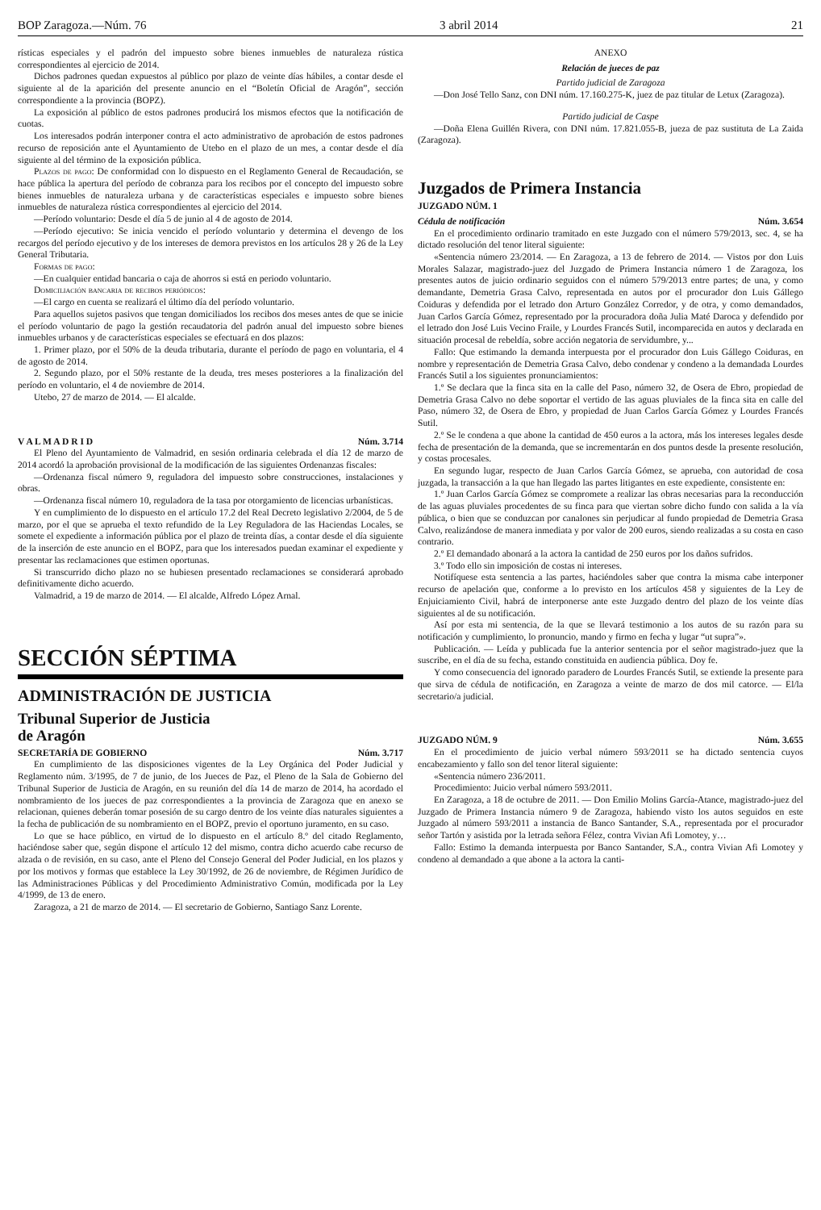BOP Zaragoza.—Núm. 76 3 abril 2014 21
rísticas especiales y el padrón del impuesto sobre bienes inmuebles de naturaleza rústica correspondientes al ejercicio de 2014.
Dichos padrones quedan expuestos al público por plazo de veinte días hábiles, a contar desde el siguiente al de la aparición del presente anuncio en el “Boletín Oficial de Aragón”, sección correspondiente a la provincia (BOPZ).
La exposición al público de estos padrones producirá los mismos efectos que la notificación de cuotas.
Los interesados podrán interponer contra el acto administrativo de aprobación de estos padrones recurso de reposición ante el Ayuntamiento de Utebo en el plazo de un mes, a contar desde el día siguiente al del término de la exposición pública.
Plazos de pago: De conformidad con lo dispuesto en el Reglamento General de Recaudación, se hace pública la apertura del período de cobranza para los recibos por el concepto del impuesto sobre bienes inmuebles de naturaleza urbana y de características especiales e impuesto sobre bienes inmuebles de naturaleza rústica correspondientes al ejercicio del 2014.
—Período voluntario: Desde el día 5 de junio al 4 de agosto de 2014.
—Período ejecutivo: Se inicia vencido el período voluntario y determina el devengo de los recargos del período ejecutivo y de los intereses de demora previstos en los artículos 28 y 26 de la Ley General Tributaria.
Formas de pago:
—En cualquier entidad bancaria o caja de ahorros si está en periodo voluntario.
Domiciliación bancaria de recibos periódicos:
—El cargo en cuenta se realizará el último día del período voluntario.
Para aquellos sujetos pasivos que tengan domiciliados los recibos dos meses antes de que se inicie el período voluntario de pago la gestión recaudatoria del padrón anual del impuesto sobre bienes inmuebles urbanos y de características especiales se efectuará en dos plazos:
1. Primer plazo, por el 50% de la deuda tributaria, durante el período de pago en voluntaria, el 4 de agosto de 2014.
2. Segundo plazo, por el 50% restante de la deuda, tres meses posteriores a la finalización del período en voluntario, el 4 de noviembre de 2014.
Utebo, 27 de marzo de 2014. — El alcalde.
V A L M A D R I D Núm. 3.714
El Pleno del Ayuntamiento de Valmadrid, en sesión ordinaria celebrada el día 12 de marzo de 2014 acordó la aprobación provisional de la modificación de las siguientes Ordenanzas fiscales:
—Ordenanza fiscal número 9, reguladora del impuesto sobre construcciones, instalaciones y obras.
—Ordenanza fiscal número 10, reguladora de la tasa por otorgamiento de licencias urbanísticas.
Y en cumplimiento de lo dispuesto en el artículo 17.2 del Real Decreto legislativo 2/2004, de 5 de marzo, por el que se aprueba el texto refundido de la Ley Reguladora de las Haciendas Locales, se somete el expediente a información pública por el plazo de treinta días, a contar desde el día siguiente de la inserción de este anuncio en el BOPZ, para que los interesados puedan examinar el expediente y presentar las reclamaciones que estimen oportunas.
Si transcurrido dicho plazo no se hubiesen presentado reclamaciones se considerará aprobado definitivamente dicho acuerdo.
Valmadrid, a 19 de marzo de 2014. — El alcalde, Alfredo López Arnal.
SECCIÓN SÉPTIMA
ADMINISTRACIÓN DE JUSTICIA
Tribunal Superior de Justicia
de Aragón
SECRETARÍA DE GOBIERNO Núm. 3.717
En cumplimiento de las disposiciones vigentes de la Ley Orgánica del Poder Judicial y Reglamento núm. 3/1995, de 7 de junio, de los Jueces de Paz, el Pleno de la Sala de Gobierno del Tribunal Superior de Justicia de Aragón, en su reunión del día 14 de marzo de 2014, ha acordado el nombramiento de los jueces de paz correspondientes a la provincia de Zaragoza que en anexo se relacionan, quienes deberán tomar posesión de su cargo dentro de los veinte días naturales siguientes a la fecha de publicación de su nombramiento en el BOPZ, previo el oportuno juramento, en su caso.
Lo que se hace público, en virtud de lo dispuesto en el artículo 8.º del citado Reglamento, haciéndose saber que, según dispone el artículo 12 del mismo, contra dicho acuerdo cabe recurso de alzada o de revisión, en su caso, ante el Pleno del Consejo General del Poder Judicial, en los plazos y por los motivos y formas que establece la Ley 30/1992, de 26 de noviembre, de Régimen Jurídico de las Administraciones Públicas y del Procedimiento Administrativo Común, modificada por la Ley 4/1999, de 13 de enero.
Zaragoza, a 21 de marzo de 2014. — El secretario de Gobierno, Santiago Sanz Lorente.
ANEXO
Relación de jueces de paz
Partido judicial de Zaragoza
—Don José Tello Sanz, con DNI núm. 17.160.275-K, juez de paz titular de Letux (Zaragoza).
Partido judicial de Caspe
—Doña Elena Guillén Rivera, con DNI núm. 17.821.055-B, jueza de paz sustituta de La Zaida (Zaragoza).
Juzgados de Primera Instancia
JUZGADO NÚM. 1
Cédula de notificación Núm. 3.654
En el procedimiento ordinario tramitado en este Juzgado con el número 579/2013, sec. 4, se ha dictado resolución del tenor literal siguiente:
«Sentencia número 23/2014. — En Zaragoza, a 13 de febrero de 2014. — Vistos por don Luis Morales Salazar, magistrado-juez del Juzgado de Primera Instancia número 1 de Zaragoza, los presentes autos de juicio ordinario seguidos con el número 579/2013 entre partes; de una, y como demandante, Demetria Grasa Calvo, representada en autos por el procurador don Luis Gállego Coiduras y defendida por el letrado don Arturo González Corredor, y de otra, y como demandados, Juan Carlos García Gómez, representado por la procuradora doña Julia Maté Daroca y defendido por el letrado don José Luis Vecino Fraile, y Lourdes Francés Sutil, incomparecida en autos y declarada en situación procesal de rebeldía, sobre acción negatoria de servidumbre, y...
Fallo: Que estimando la demanda interpuesta por el procurador don Luis Gállego Coiduras, en nombre y representación de Demetria Grasa Calvo, debo condenar y condeno a la demandada Lourdes Francés Sutil a los siguientes pronunciamientos:
1.º Se declara que la finca sita en la calle del Paso, número 32, de Osera de Ebro, propiedad de Demetria Grasa Calvo no debe soportar el vertido de las aguas pluviales de la finca sita en calle del Paso, número 32, de Osera de Ebro, y propiedad de Juan Carlos García Gómez y Lourdes Francés Sutil.
2.º Se le condena a que abone la cantidad de 450 euros a la actora, más los intereses legales desde fecha de presentación de la demanda, que se incrementarán en dos puntos desde la presente resolución, y costas procesales.
En segundo lugar, respecto de Juan Carlos García Gómez, se aprueba, con autoridad de cosa juzgada, la transacción a la que han llegado las partes litigantes en este expediente, consistente en:
1.º Juan Carlos García Gómez se compromete a realizar las obras necesarias para la reconducción de las aguas pluviales procedentes de su finca para que viertan sobre dicho fundo con salida a la vía pública, o bien que se conduzcan por canalones sin perjudicar al fundo propiedad de Demetria Grasa Calvo, realizándose de manera inmediata y por valor de 200 euros, siendo realizadas a su costa en caso contrario.
2.º El demandado abonará a la actora la cantidad de 250 euros por los daños sufridos.
3.º Todo ello sin imposición de costas ni intereses.
Notifíquese esta sentencia a las partes, haciéndoles saber que contra la misma cabe interponer recurso de apelación que, conforme a lo previsto en los artículos 458 y siguientes de la Ley de Enjuiciamiento Civil, habrá de interponerse ante este Juzgado dentro del plazo de los veinte días siguientes al de su notificación.
Así por esta mi sentencia, de la que se llevará testimonio a los autos de su razón para su notificación y cumplimiento, lo pronuncio, mando y firmo en fecha y lugar “ut supra”».
Publicación. — Leída y publicada fue la anterior sentencia por el señor magistrado-juez que la suscribe, en el día de su fecha, estando constituida en audiencia pública. Doy fe.
Y como consecuencia del ignorado paradero de Lourdes Francés Sutil, se extiende la presente para que sirva de cédula de notificación, en Zaragoza a veinte de marzo de dos mil catorce. — El/la secretario/a judicial.
JUZGADO NÚM. 9 Núm. 3.655
En el procedimiento de juicio verbal número 593/2011 se ha dictado sentencia cuyos encabezamiento y fallo son del tenor literal siguiente:
«Sentencia número 236/2011.
Procedimiento: Juicio verbal número 593/2011.
En Zaragoza, a 18 de octubre de 2011. — Don Emilio Molins García-Atance, magistrado-juez del Juzgado de Primera Instancia número 9 de Zaragoza, habiendo visto los autos seguidos en este Juzgado al número 593/2011 a instancia de Banco Santander, S.A., representada por el procurador señor Tartón y asistida por la letrada señora Félez, contra Vivian Afi Lomotey, y…
Fallo: Estimo la demanda interpuesta por Banco Santander, S.A., contra Vivian Afi Lomotey y condeno al demandado a que abone a la actora la canti-